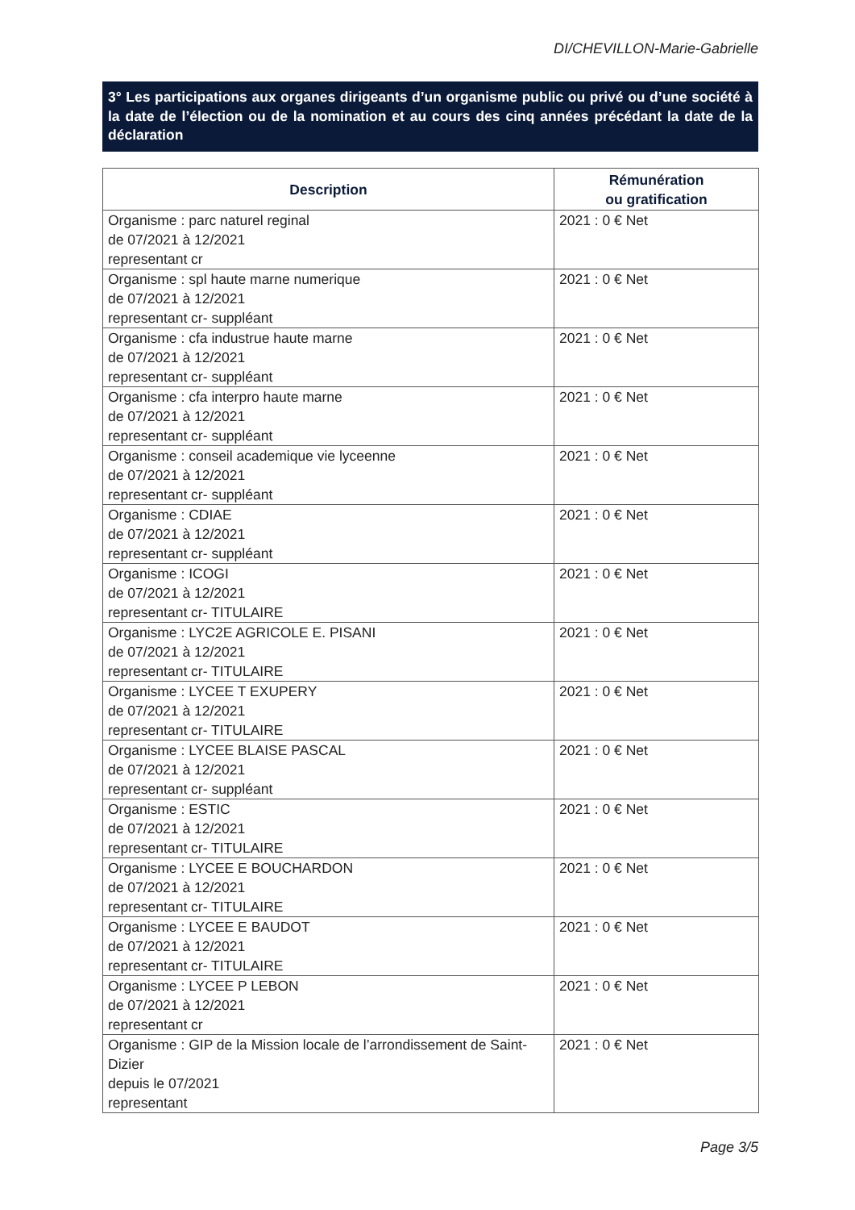DI/CHEVILLON-Marie-Gabrielle
3° Les participations aux organes dirigeants d’un organisme public ou privé ou d’une société à la date de l’élection ou de la nomination et au cours des cinq années précédant la date de la déclaration
| Description | Rémunération ou gratification |
| --- | --- |
| Organisme : parc naturel reginal de 07/2021 à 12/2021 representant cr | 2021 : 0 € Net |
| Organisme : spl haute marne numerique de 07/2021 à 12/2021 representant cr- suppléant | 2021 : 0 € Net |
| Organisme : cfa industrue haute marne de 07/2021 à 12/2021 representant cr- suppléant | 2021 : 0 € Net |
| Organisme : cfa interpro haute marne de 07/2021 à 12/2021 representant cr- suppléant | 2021 : 0 € Net |
| Organisme : conseil academique vie lyceenne de 07/2021 à 12/2021 representant cr- suppléant | 2021 : 0 € Net |
| Organisme : CDIAE de 07/2021 à 12/2021 representant cr- suppléant | 2021 : 0 € Net |
| Organisme : ICOGI de 07/2021 à 12/2021 representant cr- TITULAIRE | 2021 : 0 € Net |
| Organisme : LYC2E AGRICOLE E. PISANI de 07/2021 à 12/2021 representant cr- TITULAIRE | 2021 : 0 € Net |
| Organisme : LYCEE T EXUPERY de 07/2021 à 12/2021 representant cr- TITULAIRE | 2021 : 0 € Net |
| Organisme : LYCEE BLAISE PASCAL de 07/2021 à 12/2021 representant cr- suppléant | 2021 : 0 € Net |
| Organisme : ESTIC de 07/2021 à 12/2021 representant cr- TITULAIRE | 2021 : 0 € Net |
| Organisme : LYCEE E BOUCHARDON de 07/2021 à 12/2021 representant cr- TITULAIRE | 2021 : 0 € Net |
| Organisme : LYCEE E BAUDOT de 07/2021 à 12/2021 representant cr- TITULAIRE | 2021 : 0 € Net |
| Organisme : LYCEE P LEBON de 07/2021 à 12/2021 representant cr | 2021 : 0 € Net |
| Organisme : GIP de la Mission locale de l’arrondissement de Saint-Dizier depuis le 07/2021 representant | 2021 : 0 € Net |
Page 3/5